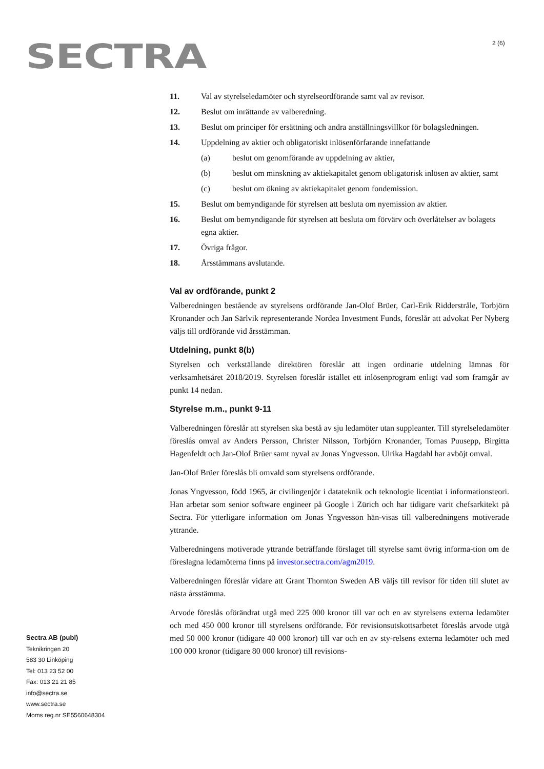SECTRA 2 (6)
11. Val av styrelseledamöter och styrelseordförande samt val av revisor.
12. Beslut om inrättande av valberedning.
13. Beslut om principer för ersättning och andra anställningsvillkor för bolagsledningen.
14. Uppdelning av aktier och obligatoriskt inlösenförfarande innefattande
(a) beslut om genomförande av uppdelning av aktier,
(b) beslut om minskning av aktiekapitalet genom obligatorisk inlösen av aktier, samt
(c) beslut om ökning av aktiekapitalet genom fondemission.
15. Beslut om bemyndigande för styrelsen att besluta om nyemission av aktier.
16. Beslut om bemyndigande för styrelsen att besluta om förvärv och överlåtelser av bolagets egna aktier.
17. Övriga frågor.
18. Årsstämmans avslutande.
Val av ordförande, punkt 2
Valberedningen bestående av styrelsens ordförande Jan-Olof Brüer, Carl-Erik Ridderstråle, Torbjörn Kronander och Jan Särlvik representerande Nordea Investment Funds, föreslår att advokat Per Nyberg väljs till ordförande vid årsstämman.
Utdelning, punkt 8(b)
Styrelsen och verkställande direktören föreslår att ingen ordinarie utdelning lämnas för verksamhetsåret 2018/2019. Styrelsen föreslår istället ett inlösenprogram enligt vad som framgår av punkt 14 nedan.
Styrelse m.m., punkt 9-11
Valberedningen föreslår att styrelsen ska bestå av sju ledamöter utan suppleanter. Till styrelseledamöter föreslås omval av Anders Persson, Christer Nilsson, Torbjörn Kronander, Tomas Puusepp, Birgitta Hagenfeldt och Jan-Olof Brüer samt nyval av Jonas Yngvesson. Ulrika Hagdahl har avböjt omval.
Jan-Olof Brüer föreslås bli omvald som styrelsens ordförande.
Jonas Yngvesson, född 1965, är civilingenjör i datateknik och teknologie licentiat i informationsteori. Han arbetar som senior software engineer på Google i Zürich och har tidigare varit chefsarkitekt på Sectra. För ytterligare information om Jonas Yngvesson hän-visas till valberedningens motiverade yttrande.
Valberedningens motiverade yttrande beträffande förslaget till styrelse samt övrig informa-tion om de föreslagna ledamöterna finns på investor.sectra.com/agm2019.
Valberedningen föreslår vidare att Grant Thornton Sweden AB väljs till revisor för tiden till slutet av nästa årsstämma.
Arvode föreslås oförändrat utgå med 225 000 kronor till var och en av styrelsens externa ledamöter och med 450 000 kronor till styrelsens ordförande. För revisionsutskottsarbetet föreslås arvode utgå med 50 000 kronor (tidigare 40 000 kronor) till var och en av sty-relsens externa ledamöter och med 100 000 kronor (tidigare 80 000 kronor) till revisions-
Sectra AB (publ)
Teknikringen 20
583 30 Linköping
Tel: 013 23 52 00
Fax: 013 21 21 85
info@sectra.se
www.sectra.se
Moms reg.nr SE5560648304